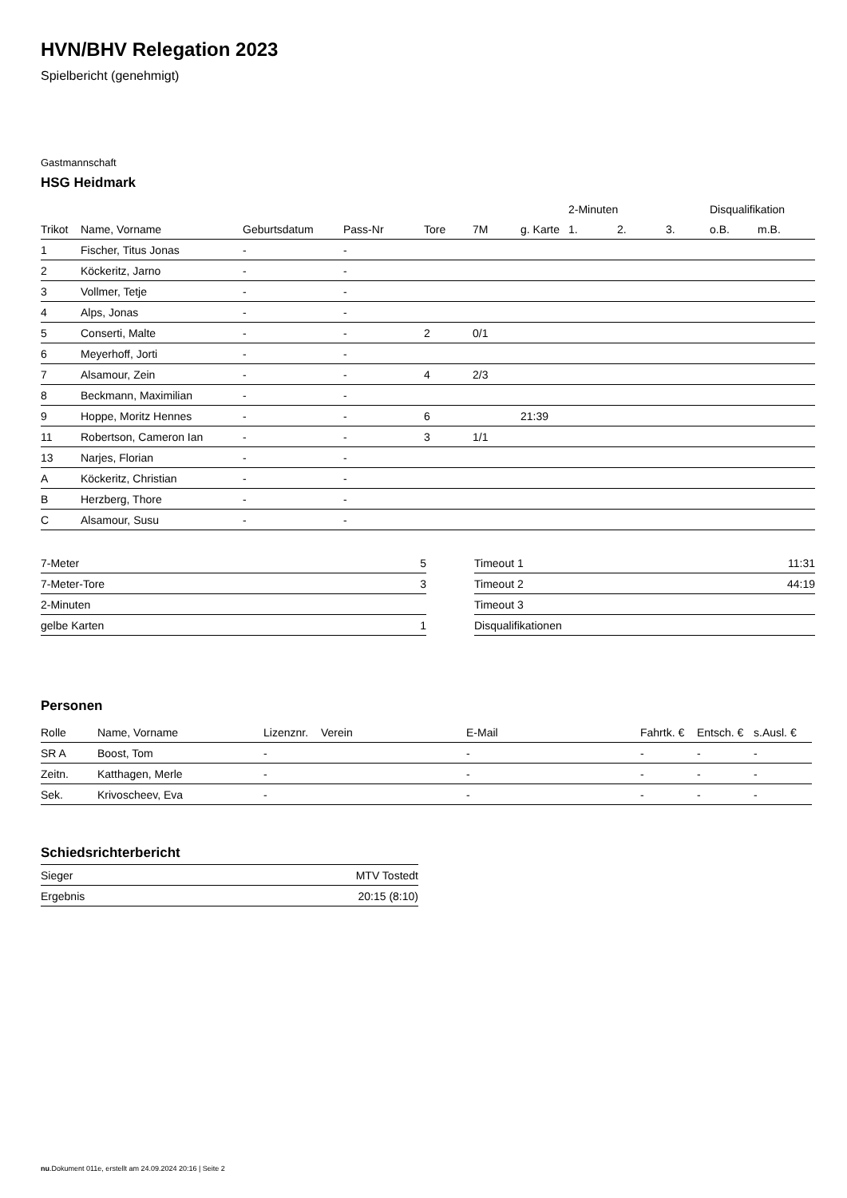HVN/BHV Relegation 2023
Spielbericht (genehmigt)
Gastmannschaft
HSG Heidmark
| | | | | | | | 2-Minuten | | | Disqualifikation | |
| --- | --- | --- | --- | --- | --- | --- | --- | --- | --- | --- | --- |
| Trikot | Name, Vorname | Geburtsdatum | Pass-Nr | Tore | 7M | g. Karte | 1. | 2. | 3. | o.B. | m.B. |
| 1 | Fischer, Titus Jonas | - | - | | | | | | | | |
| 2 | Köckeritz, Jarno | - | - | | | | | | | | |
| 3 | Vollmer, Tetje | - | - | | | | | | | | |
| 4 | Alps, Jonas | - | - | | | | | | | | |
| 5 | Conserti, Malte | - | - | 2 | 0/1 | | | | | | |
| 6 | Meyerhoff, Jorti | - | - | | | | | | | | |
| 7 | Alsamour, Zein | - | - | 4 | 2/3 | | | | | | |
| 8 | Beckmann, Maximilian | - | - | | | | | | | | |
| 9 | Hoppe, Moritz Hennes | - | - | 6 | | 21:39 | | | | | |
| 11 | Robertson, Cameron Ian | - | - | 3 | 1/1 | | | | | | |
| 13 | Narjes, Florian | - | - | | | | | | | | |
| A | Köckeritz, Christian | - | - | | | | | | | | |
| B | Herzberg, Thore | - | - | | | | | | | | |
| C | Alsamour, Susu | - | - | | | | | | | | |
| 7-Meter | 5 |
| 7-Meter-Tore | 3 |
| 2-Minuten | |
| gelbe Karten | 1 |
| Timeout 1 | 11:31 |
| Timeout 2 | 44:19 |
| Timeout 3 | |
| Disqualifikationen | |
Personen
| Rolle | Name, Vorname | Lizenznr. | Verein | E-Mail | Fahrtk. € | Entsch. € | s.Ausl. € |
| --- | --- | --- | --- | --- | --- | --- | --- |
| SR A | Boost, Tom | - | | - | - | - | - |
| Zeitn. | Katthagen, Merle | - | | - | - | - | - |
| Sek. | Krivoscheev, Eva | - | | - | - | - | - |
Schiedsrichterbericht
| Sieger | MTV Tostedt |
| Ergebnis | 20:15 (8:10) |
nu.Dokument 011e, erstellt am 24.09.2024 20:16 | Seite 2